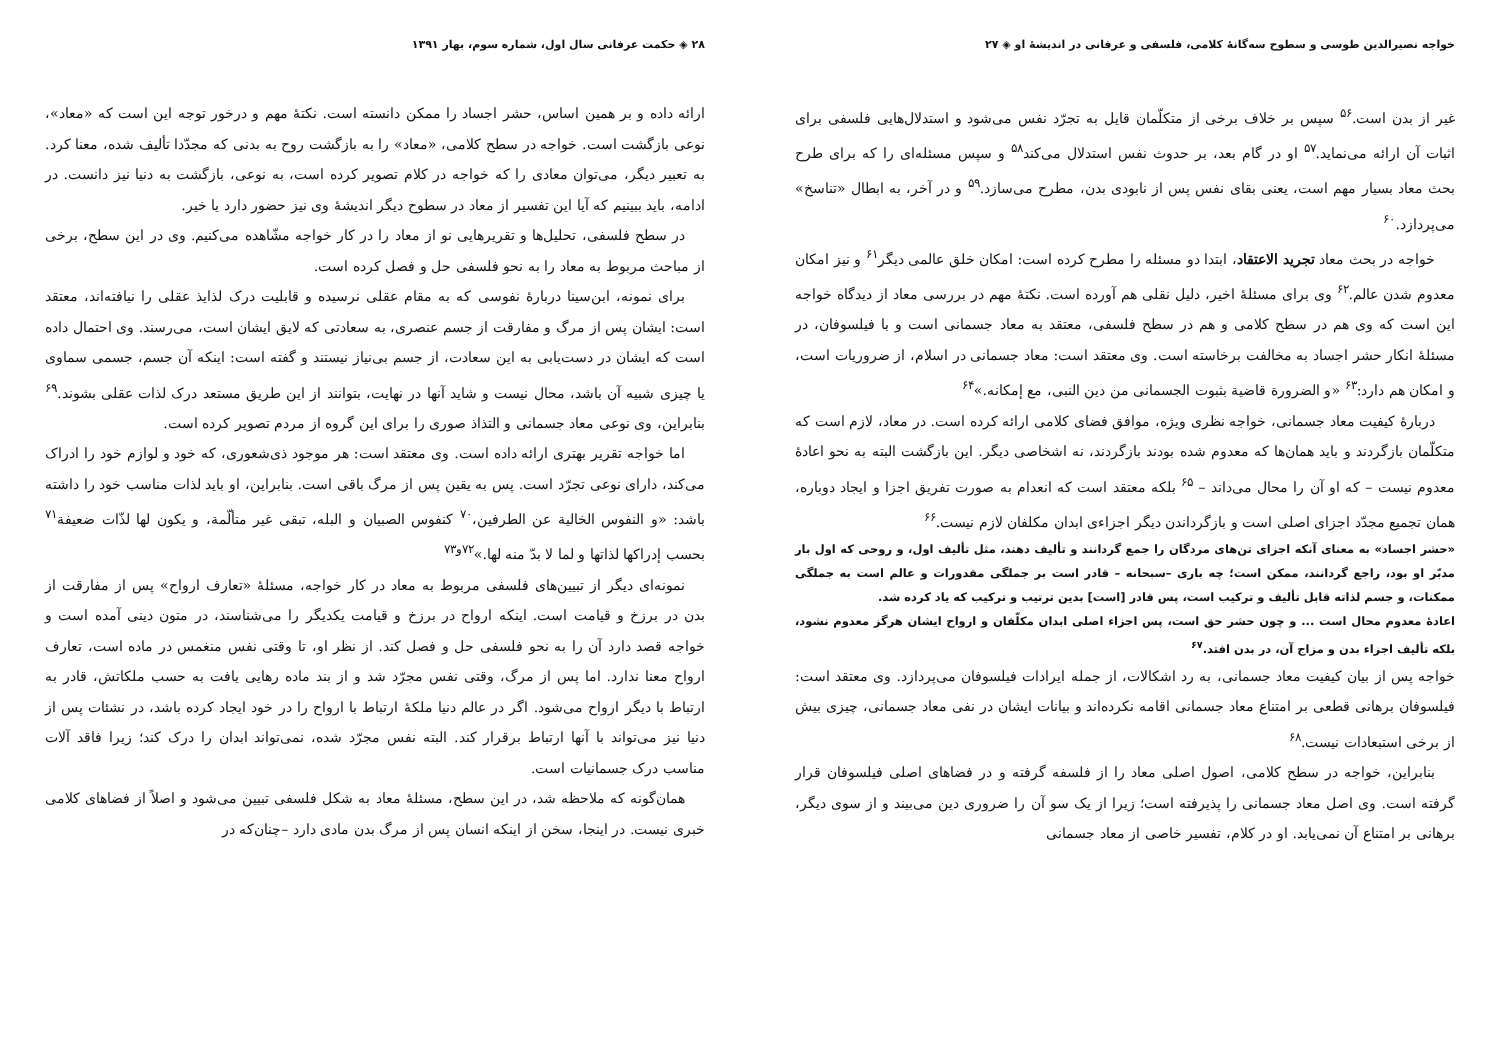خواجه نصیرالدین طوسی و سطوح سه‌گانهٔ کلامی، فلسفی و عرفانی در اندیشهٔ او ◈ ۲۷
غیر از بدن است.<sup>۵۶</sup> سپس بر خلاف برخی از متکلّمان قایل به تجرّد نفس می‌شود و استدلال‌هایی فلسفی برای اثبات آن ارائه می‌نماید.<sup>۵۷</sup> او در گام بعد، بر حدوث نفس استدلال می‌کند<sup>۵۸</sup> و سپس مسئله‌ای را که برای طرح بحث معاد بسیار مهم است، یعنی بقای نفس پس از نابودی بدن، مطرح می‌سازد.<sup>۵۹</sup> و در آخر، به ابطال «تناسخ» می‌پردازد.<sup>۶۰</sup>
خواجه در بحث معاد تجرید الاعتقاد، ابتدا دو مسئله را مطرح کرده است: امکان خلق عالمی دیگر<sup>۶۱</sup> و نیز امکان معدوم شدن عالم.<sup>۶۲</sup> وی برای مسئلهٔ اخیر، دلیل نقلی هم آورده است. نکتهٔ مهم در بررسی معاد از دیدگاه خواجه این است که وی هم در سطح کلامی و هم در سطح فلسفی، معتقد به معاد جسمانی است و با فیلسوفان، در مسئلهٔ انکار حشر اجساد به مخالفت برخاسته است. وی معتقد است: معاد جسمانی در اسلام، از ضروریات است، و امکان هم دارد:<sup>۶۳</sup> «و الضرورة قاضیة بثبوت الجسمانی من دین النبی، مع إمکانه.»<sup>۶۴</sup>
دربارهٔ کیفیت معاد جسمانی، خواجه نظری ویژه، موافق فضای کلامی ارائه کرده است. در معاد، لازم است که متکلّمان بازگردند و باید همان‌ها که معدوم شده بودند بازگردند، نه اشخاصی دیگر. این بازگشت البته به نحو اعادهٔ معدوم نیست – که او آن را محال می‌داند – <sup>۶۵</sup> بلکه معتقد است که انعدام به صورت تفریق اجزا و ایجاد دوباره، همان تجمیع مجدّد اجزای اصلی است و بازگرداندن دیگر اجزاءی ابدان مکلفان لازم نیست.<sup>۶۶</sup>
«حشر اجساد» به معنای آنکه اجزای تن‌های مردگان را جمع گردانند و تألیف دهند، مثل تألیف اول، و روحی که اول بار مدبّر او بود، راجع گردانند، ممکن است؛ چه باری –سبحانه – قادر است بر جملگی مقدورات و عالم است به جملگی ممکنات، و جسم لذاته قابل تألیف و ترکیب است، پس قادر [است] بدین ترتیب و ترکیب که یاد کرده شد.
اعادهٔ معدوم محال است ... و چون حشر حق است، پس اجزاء اصلی ابدان مکلّفان و ارواح ایشان هرگز معدوم نشود، بلکه تألیف اجزاء بدن و مزاج آن، در بدن افتد.<sup>۶۷</sup>
خواجه پس از بیان کیفیت معاد جسمانی، به رد اشکالات، از جمله ایرادات فیلسوفان می‌پردازد. وی معتقد است: فیلسوفان برهانی قطعی بر امتناع معاد جسمانی اقامه نکرده‌اند و بیانات ایشان در نفی معاد جسمانی، چیزی بیش از برخی استبعادات نیست.<sup>۶۸</sup>
بنابراین، خواجه در سطح کلامی، اصول اصلی معاد را از فلسفه گرفته و در فضاهای اصلی فیلسوفان قرار گرفته است. وی اصل معاد جسمانی را پذیرفته است؛ زیرا از یک سو آن را ضروری دین می‌بیند و از سوی دیگر، برهانی بر امتناع آن نمی‌یابد. او در کلام، تفسیر خاصی از معاد جسمانی
۲۸ ◈ حکمت عرفانی سال اول، شماره سوم، بهار ۱۳۹۱
ارائه داده و بر همین اساس، حشر اجساد را ممکن دانسته است. نکتهٔ مهم و درخور توجه این است که «معاد»، نوعی بازگشت است. خواجه در سطح کلامی، «معاد» را به بازگشت روح به بدنی که مجدّدا تألیف شده، معنا کرد. به تعبیر دیگر، می‌توان معادی را که خواجه در کلام تصویر کرده است، به نوعی، بازگشت به دنیا نیز دانست. در ادامه، باید ببینیم که آیا این تفسیر از معاد در سطوح دیگر اندیشهٔ وی نیز حضور دارد یا خیر.
در سطح فلسفی، تحلیل‌ها و تقریرهایی نو از معاد را در کار خواجه مشّاهده می‌کنیم. وی در این سطح، برخی از مباحث مربوط به معاد را به نحو فلسفی حل و فصل کرده است.
برای نمونه، ابن‌سینا دربارهٔ نفوسی که به مقام عقلی نرسیده و قابلیت درک لذایذ عقلی را نیافته‌اند، معتقد است: ایشان پس از مرگ و مفارقت از جسم عنصری، به سعادتی که لایق ایشان است، می‌رسند. وی احتمال داده است که ایشان در دست‌یابی به این سعادت، از جسم بی‌نیاز نیستند و گفته است: اینکه آن جسم، جسمی سماوی یا چیزی شبیه آن باشد، محال نیست و شاید آنها در نهایت، بتوانند از این طریق مستعد درک لذات عقلی بشوند.<sup>۶۹</sup> بنابراین، وی نوعی معاد جسمانی و التذاذ صوری را برای این گروه از مردم تصویر کرده است.
اما خواجه تقریر بهتری ارائه داده است. وی معتقد است: هر موجود ذی‌شعوری، که خود و لوازم خود را ادراک می‌کند، دارای نوعی تجرّد است. پس به یقین پس از مرگ باقی است. بنابراین، او باید لذات مناسب خود را داشته باشد: «و النفوس الخالیة عن الطرفین،<sup>۷۰</sup> کنفوس الصبیان و البله، تبقی غیر متألّمة، و یکون لها لذّات ضعیفة<sup>۷۱</sup> بحسب إدراکها لذاتها و لما لا بدّ منه لها.»<sup>۷۲و۷۳</sup>
نمونه‌ای دیگر از تبیین‌های فلسفی مربوط به معاد در کار خواجه، مسئلهٔ «تعارف ارواح» پس از مفارقت از بدن در برزخ و قیامت است. اینکه ارواح در برزخ و قیامت یکدیگر را می‌شناسند، در متون دینی آمده است و خواجه قصد دارد آن را به نحو فلسفی حل و فصل کند. از نظر او، تا وقتی نفس منغمس در ماده است، تعارف ارواح معنا ندارد. اما پس از مرگ، وقتی نفس مجرّد شد و از بند ماده رهایی یافت به حسب ملکاتش، قادر به ارتباط با دیگر ارواح می‌شود. اگر در عالم دنیا ملکهٔ ارتباط با ارواح را در خود ایجاد کرده باشد، در نشئات پس از دنیا نیز می‌تواند با آنها ارتباط برقرار کند. البته نفس مجرّد شده، نمی‌تواند ابدان را درک کند؛ زیرا فاقد آلات مناسب درک جسمانیات است.
همان‌گونه که ملاحظه شد، در این سطح، مسئلهٔ معاد به شکل فلسفی تبیین می‌شود و اصلاً از فضاهای کلامی خبری نیست. در اینجا، سخن از اینکه انسان پس از مرگ بدن مادی دارد –چنان‌که در